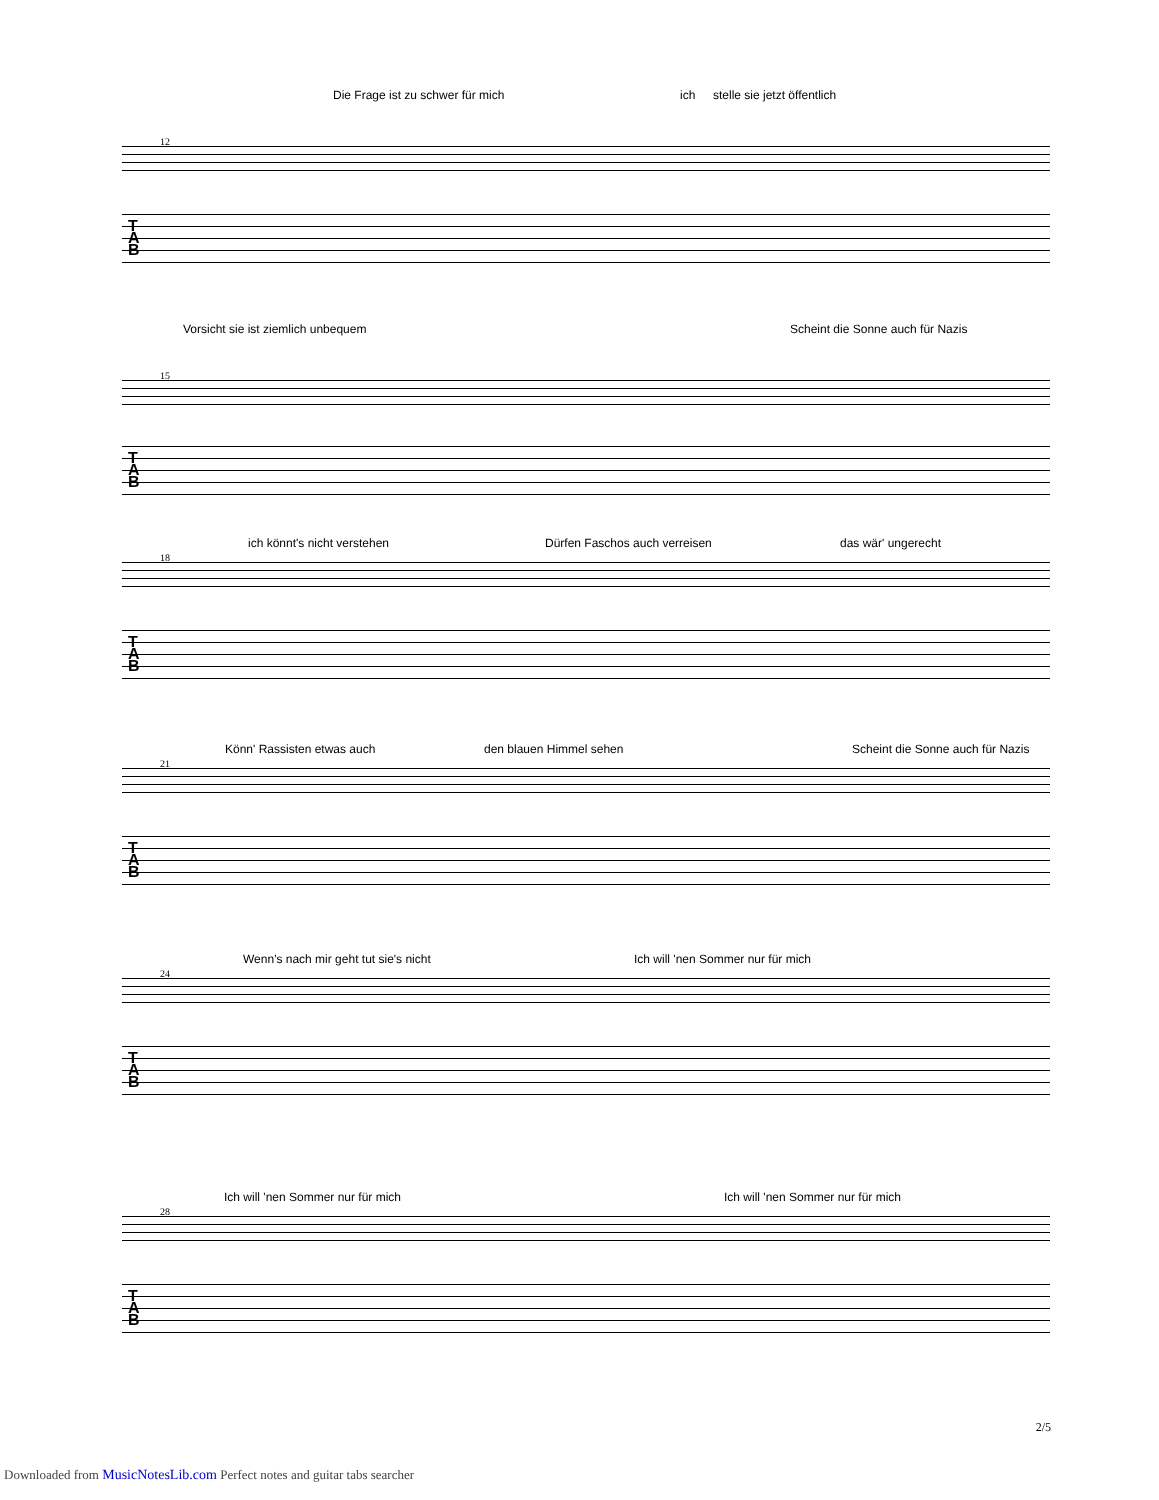Die Frage ist zu schwer für mich ich stelle sie jetzt öffentlich
12
T
A
B
Vorsicht sie ist ziemlich unbequem Scheint die Sonne auch für Nazis
15
T
A
B
ich könnt's nicht verstehen Dürfen Faschos auch verreisen das wär' ungerecht
18
T
A
B
Könn' Rassisten etwas auch den blauen Himmel sehen Scheint die Sonne auch für Nazis
21
T
A
B
Wenn's nach mir geht tut sie's nicht Ich will 'nen Sommer nur für mich
24
T
A
B
Ich will 'nen Sommer nur für mich Ich will 'nen Sommer nur für mich
28
T
A
B
2/5
Downloaded from MusicNotesLib.com Perfect notes and guitar tabs searcher